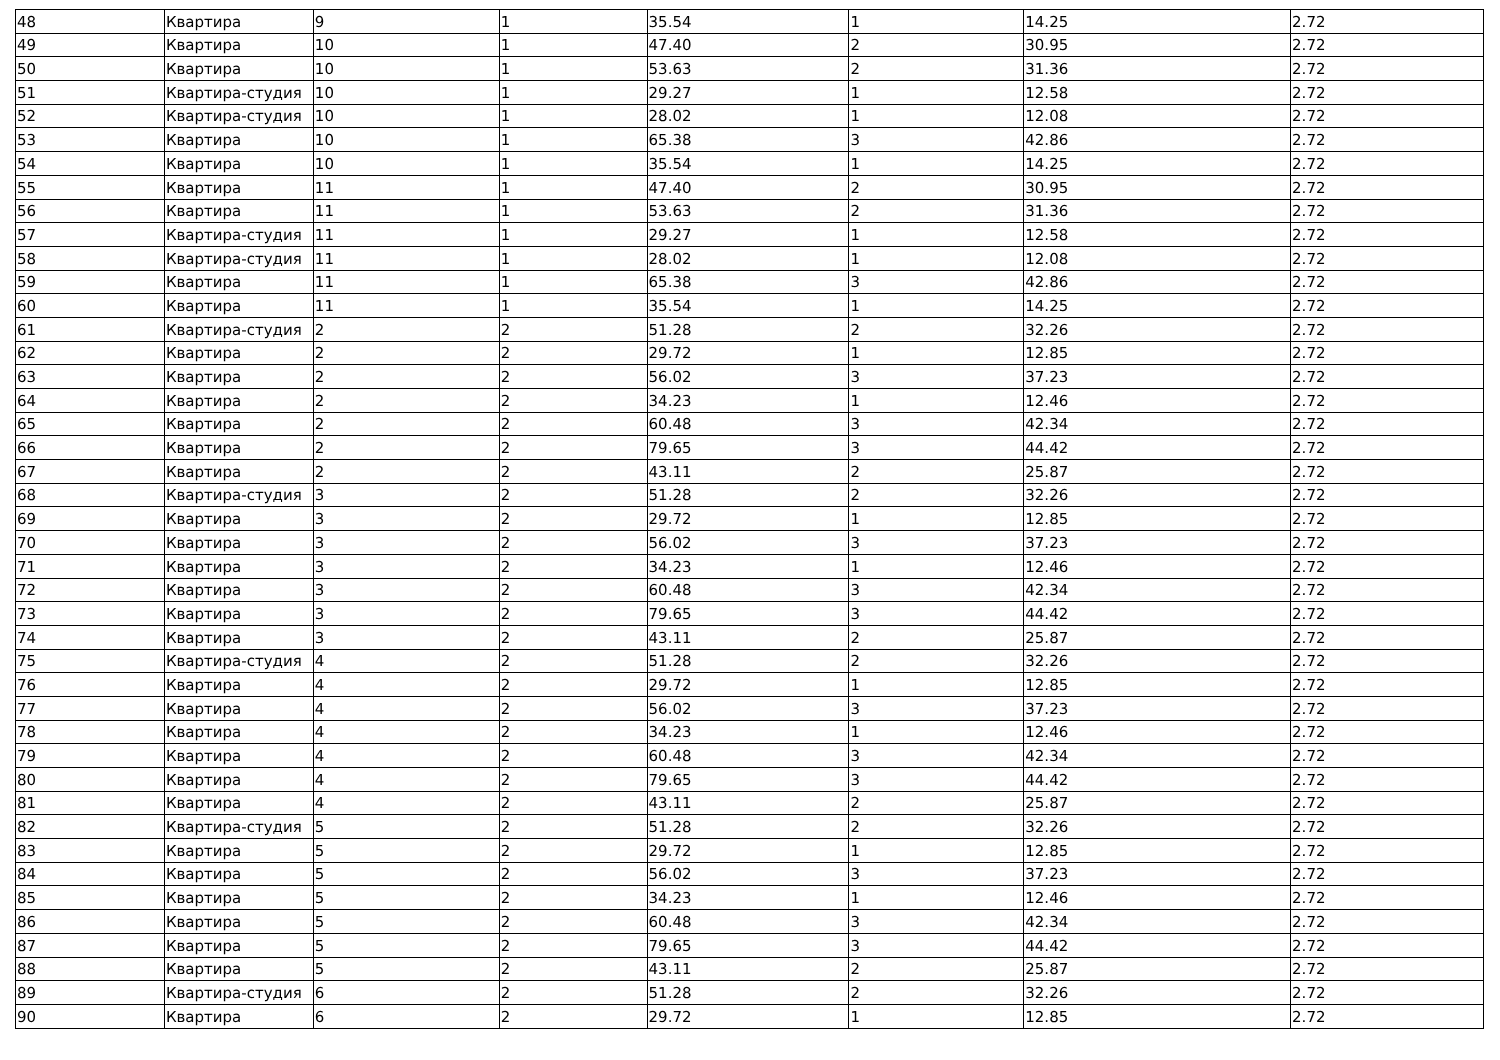| 48 | Квартира | 9 | 1 | 35.54 | 1 | 14.25 | 2.72 |
| 49 | Квартира | 10 | 1 | 47.40 | 2 | 30.95 | 2.72 |
| 50 | Квартира | 10 | 1 | 53.63 | 2 | 31.36 | 2.72 |
| 51 | Квартира-студия | 10 | 1 | 29.27 | 1 | 12.58 | 2.72 |
| 52 | Квартира-студия | 10 | 1 | 28.02 | 1 | 12.08 | 2.72 |
| 53 | Квартира | 10 | 1 | 65.38 | 3 | 42.86 | 2.72 |
| 54 | Квартира | 10 | 1 | 35.54 | 1 | 14.25 | 2.72 |
| 55 | Квартира | 11 | 1 | 47.40 | 2 | 30.95 | 2.72 |
| 56 | Квартира | 11 | 1 | 53.63 | 2 | 31.36 | 2.72 |
| 57 | Квартира-студия | 11 | 1 | 29.27 | 1 | 12.58 | 2.72 |
| 58 | Квартира-студия | 11 | 1 | 28.02 | 1 | 12.08 | 2.72 |
| 59 | Квартира | 11 | 1 | 65.38 | 3 | 42.86 | 2.72 |
| 60 | Квартира | 11 | 1 | 35.54 | 1 | 14.25 | 2.72 |
| 61 | Квартира-студия | 2 | 2 | 51.28 | 2 | 32.26 | 2.72 |
| 62 | Квартира | 2 | 2 | 29.72 | 1 | 12.85 | 2.72 |
| 63 | Квартира | 2 | 2 | 56.02 | 3 | 37.23 | 2.72 |
| 64 | Квартира | 2 | 2 | 34.23 | 1 | 12.46 | 2.72 |
| 65 | Квартира | 2 | 2 | 60.48 | 3 | 42.34 | 2.72 |
| 66 | Квартира | 2 | 2 | 79.65 | 3 | 44.42 | 2.72 |
| 67 | Квартира | 2 | 2 | 43.11 | 2 | 25.87 | 2.72 |
| 68 | Квартира-студия | 3 | 2 | 51.28 | 2 | 32.26 | 2.72 |
| 69 | Квартира | 3 | 2 | 29.72 | 1 | 12.85 | 2.72 |
| 70 | Квартира | 3 | 2 | 56.02 | 3 | 37.23 | 2.72 |
| 71 | Квартира | 3 | 2 | 34.23 | 1 | 12.46 | 2.72 |
| 72 | Квартира | 3 | 2 | 60.48 | 3 | 42.34 | 2.72 |
| 73 | Квартира | 3 | 2 | 79.65 | 3 | 44.42 | 2.72 |
| 74 | Квартира | 3 | 2 | 43.11 | 2 | 25.87 | 2.72 |
| 75 | Квартира-студия | 4 | 2 | 51.28 | 2 | 32.26 | 2.72 |
| 76 | Квартира | 4 | 2 | 29.72 | 1 | 12.85 | 2.72 |
| 77 | Квартира | 4 | 2 | 56.02 | 3 | 37.23 | 2.72 |
| 78 | Квартира | 4 | 2 | 34.23 | 1 | 12.46 | 2.72 |
| 79 | Квартира | 4 | 2 | 60.48 | 3 | 42.34 | 2.72 |
| 80 | Квартира | 4 | 2 | 79.65 | 3 | 44.42 | 2.72 |
| 81 | Квартира | 4 | 2 | 43.11 | 2 | 25.87 | 2.72 |
| 82 | Квартира-студия | 5 | 2 | 51.28 | 2 | 32.26 | 2.72 |
| 83 | Квартира | 5 | 2 | 29.72 | 1 | 12.85 | 2.72 |
| 84 | Квартира | 5 | 2 | 56.02 | 3 | 37.23 | 2.72 |
| 85 | Квартира | 5 | 2 | 34.23 | 1 | 12.46 | 2.72 |
| 86 | Квартира | 5 | 2 | 60.48 | 3 | 42.34 | 2.72 |
| 87 | Квартира | 5 | 2 | 79.65 | 3 | 44.42 | 2.72 |
| 88 | Квартира | 5 | 2 | 43.11 | 2 | 25.87 | 2.72 |
| 89 | Квартира-студия | 6 | 2 | 51.28 | 2 | 32.26 | 2.72 |
| 90 | Квартира | 6 | 2 | 29.72 | 1 | 12.85 | 2.72 |